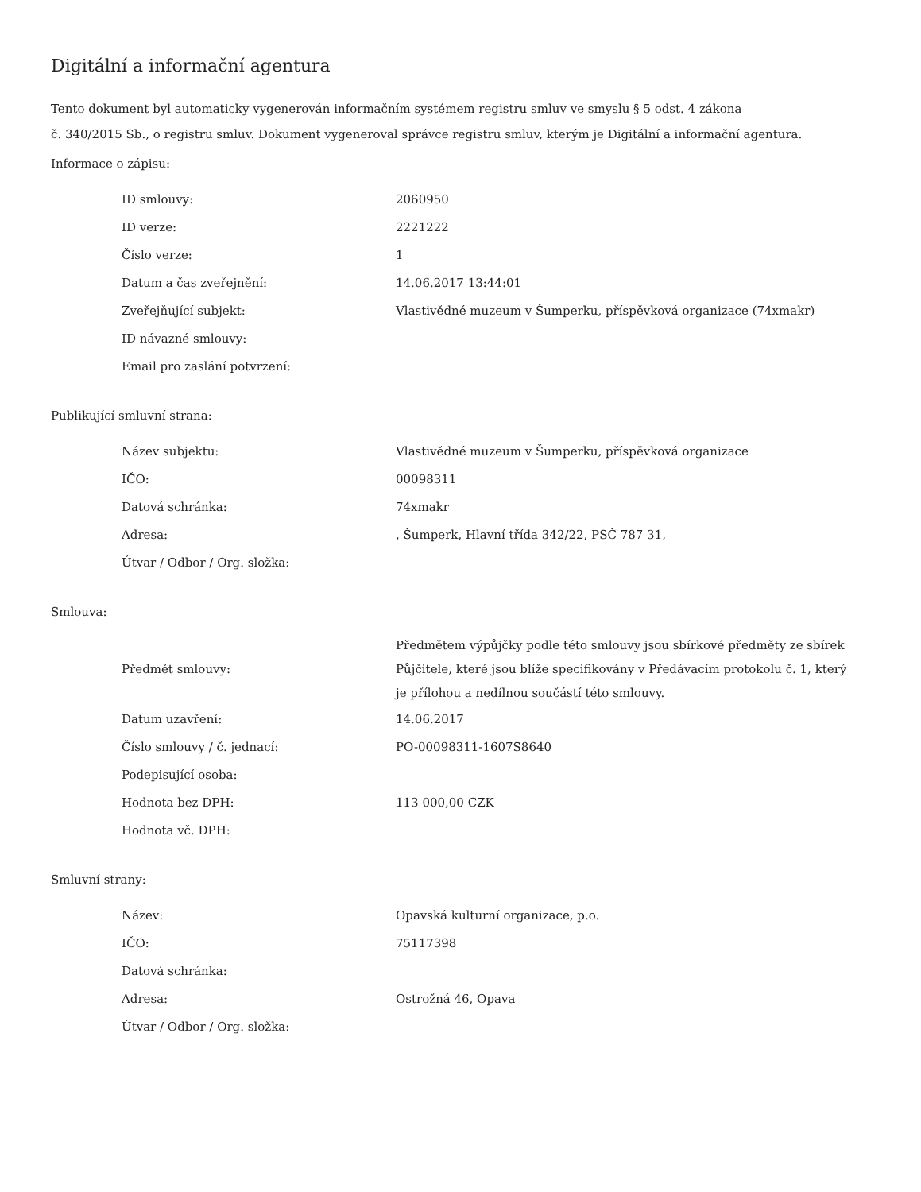Digitální a informační agentura
Tento dokument byl automaticky vygenerován informačním systémem registru smluv ve smyslu § 5 odst. 4 zákona
č. 340/2015 Sb., o registru smluv. Dokument vygeneroval správce registru smluv, kterým je Digitální a informační agentura.
Informace o zápisu:
| ID smlouvy: | 2060950 |
| ID verze: | 2221222 |
| Číslo verze: | 1 |
| Datum a čas zveřejnění: | 14.06.2017 13:44:01 |
| Zveřejňující subjekt: | Vlastivědné muzeum v Šumperku, příspěvková organizace (74xmakr) |
| ID návazné smlouvy: | |
| Email pro zaslání potvrzení: | |
Publikující smluvní strana:
| Název subjektu: | Vlastivědné muzeum v Šumperku, příspěvková organizace |
| IČO: | 00098311 |
| Datová schránka: | 74xmakr |
| Adresa: | , Šumperk, Hlavní třída 342/22, PSČ 787 31, |
| Útvar / Odbor / Org. složka: | |
Smlouva:
| Předmět smlouvy: | Předmětem výpůjčky podle této smlouvy jsou sbírkové předměty ze sbírek Půjčitele, které jsou blíže specifikovány v Předávacím protokolu č. 1, který je přílohou a nedílnou součástí této smlouvy. |
| Datum uzavření: | 14.06.2017 |
| Číslo smlouvy / č. jednací: | PO-00098311-1607S8640 |
| Podepisující osoba: | |
| Hodnota bez DPH: | 113 000,00 CZK |
| Hodnota vč. DPH: | |
Smluvní strany:
| Název: | Opavská kulturní organizace, p.o. |
| IČO: | 75117398 |
| Datová schránka: | |
| Adresa: | Ostrožná 46, Opava |
| Útvar / Odbor / Org. složka: | |